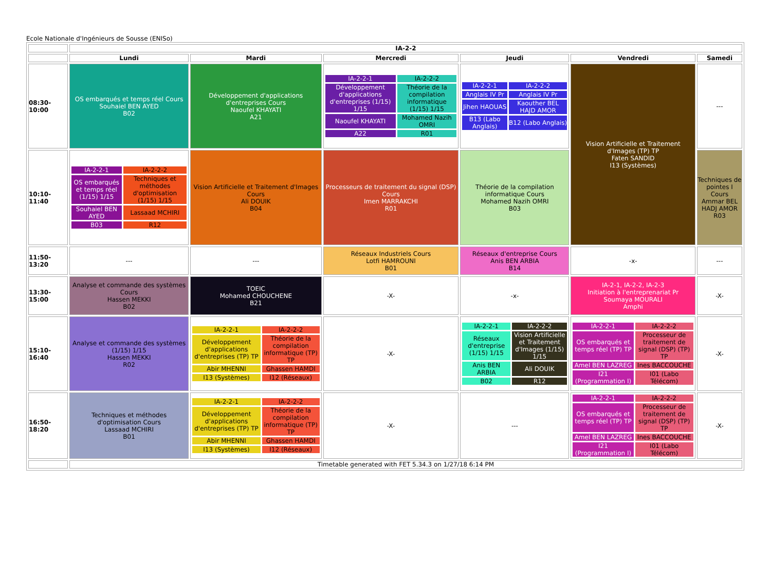Ecole Nationale d'Ingénieurs de Sousse (ENISo)
| | IA-2-2 | | | | | |
| | Lundi | Mardi | Mercredi | Jeudi | Vendredi | Samedi |
| 08:30-10:00 | OS embarqués et temps réel Cours Souhaiel BEN AYED B02 | Développement d'applications d'entreprises Cours Naoufel KHAYATI A21 | / IA-2-2-1 / IA-2-2-2 / / Développement d'applications d'entreprises (1/15) 1/15 / Théorie de la compilation informatique (1/15) 1/15 / / Naoufel KHAYATI / Mohamed Nazih OMRI / / A22 / R01 / | / IA-2-2-1 / IA-2-2-2 / / Anglais IV Pr / Anglais IV Pr / / Jihen HAOUAS / Kaouther BEL HAJD AMOR / / B13 (Labo Anglais) / B12 (Labo Anglais) / | Vision Artificielle et Traitement d'Images (TP) TP Faten SANDID I13 (Systèmes) | --- |
| 10:10-11:40 | / IA-2-2-1 / IA-2-2-2 / / OS embarqués et temps réel (1/15) 1/15 / Techniques et méthodes d'optimisation (1/15) 1/15 / / Souhaiel BEN AYED / Lassaad MCHIRI / / B03 / R12 / | Vision Artificielle et Traitement d'Images Cours Ali DOUIK B04 | Processeurs de traitement du signal (DSP) Cours Imen MARRAKCHI R01 | Théorie de la compilation informatique Cours Mohamed Nazih OMRI B03 | | Techniques de pointes I Cours Ammar BEL HADJ AMOR R03 |
| 11:50-13:20 | --- | --- | Réseaux Industriels Cours Lotfi HAMROUNI B01 | Réseaux d'entreprise Cours Anis BEN ARBIA B14 | -x- | --- |
| 13:30-15:00 | Analyse et commande des systèmes Cours Hassen MEKKI B02 | TOEIC Mohamed CHOUCHENE B21 | -X- | -x- | IA-2-1, IA-2-2, IA-2-3 Initiation à l'entreprenariat Pr Soumaya MOURALI Amphi | -X- |
| 15:10-16:40 | Analyse et commande des systèmes (1/15) 1/15 Hassen MEKKI R02 | / IA-2-2-1 / IA-2-2-2 / / Développement d'applications d'entreprises (TP) TP / Théorie de la compilation informatique (TP) TP / / Abir MHENNI / Ghassen HAMDI / / I13 (Systèmes) / I12 (Réseaux) / | -X- | / IA-2-2-1 / IA-2-2-2 / / Réseaux d'entreprise (1/15) 1/15 / Vision Artificielle et Traitement d'Images (1/15) 1/15 / / Anis BEN ARBIA / Ali DOUIK / / B02 / R12 / | / IA-2-2-1 / IA-2-2-2 / / OS embarqués et temps réel (TP) TP / Processeur de traitement de signal (DSP) (TP) TP / / Amel BEN LAZREG / Ines BACCOUCHE / / I21 (Programmation I) / I01 (Labo Télécom) / | -X- |
| 16:50-18:20 | Techniques et méthodes d'optimisation Cours Lassaad MCHIRI B01 | / IA-2-2-1 / IA-2-2-2 / / Développement d'applications d'entreprises (TP) TP / Théorie de la compilation informatique (TP) TP / / Abir MHENNI / Ghassen HAMDI / / I13 (Systèmes) / I12 (Réseaux) / | -X- | --- | / IA-2-2-1 / IA-2-2-2 / / OS embarqués et temps réel (TP) TP / Processeur de traitement de signal (DSP) (TP) TP / / Amel BEN LAZREG / Ines BACCOUCHE / / I21 (Programmation I) / I01 (Labo Télécom) / | -X- |
| | Timetable generated with FET 5.34.3 on 1/27/18 6:14 PM | | | | | |